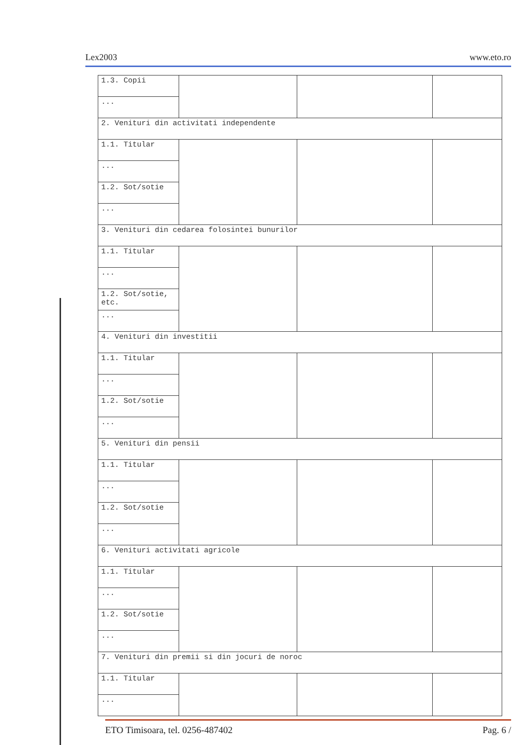Lex2003 www.eto.ro
| 1.3. Copii | | | |
| ... | | | |
| 2. Venituri din activitati independente | | | |
| 1.1. Titular | | | |
| ... | | | |
| 1.2. Sot/sotie | | | |
| ... | | | |
| 3. Venituri din cedarea folosintei bunurilor | | | |
| 1.1. Titular | | | |
| ... | | | |
| 1.2. Sot/sotie, etc. | | | |
| ... | | | |
| 4. Venituri din investitii | | | |
| 1.1. Titular | | | |
| ... | | | |
| 1.2. Sot/sotie | | | |
| ... | | | |
| 5. Venituri din pensii | | | |
| 1.1. Titular | | | |
| ... | | | |
| 1.2. Sot/sotie | | | |
| ... | | | |
| 6. Venituri activitati agricole | | | |
| 1.1. Titular | | | |
| ... | | | |
| 1.2. Sot/sotie | | | |
| ... | | | |
| 7. Venituri din premii si din jocuri de noroc | | | |
| 1.1. Titular | | | |
| ... | | | |
ETO Timisoara, tel. 0256-487402 Pag. 6 /